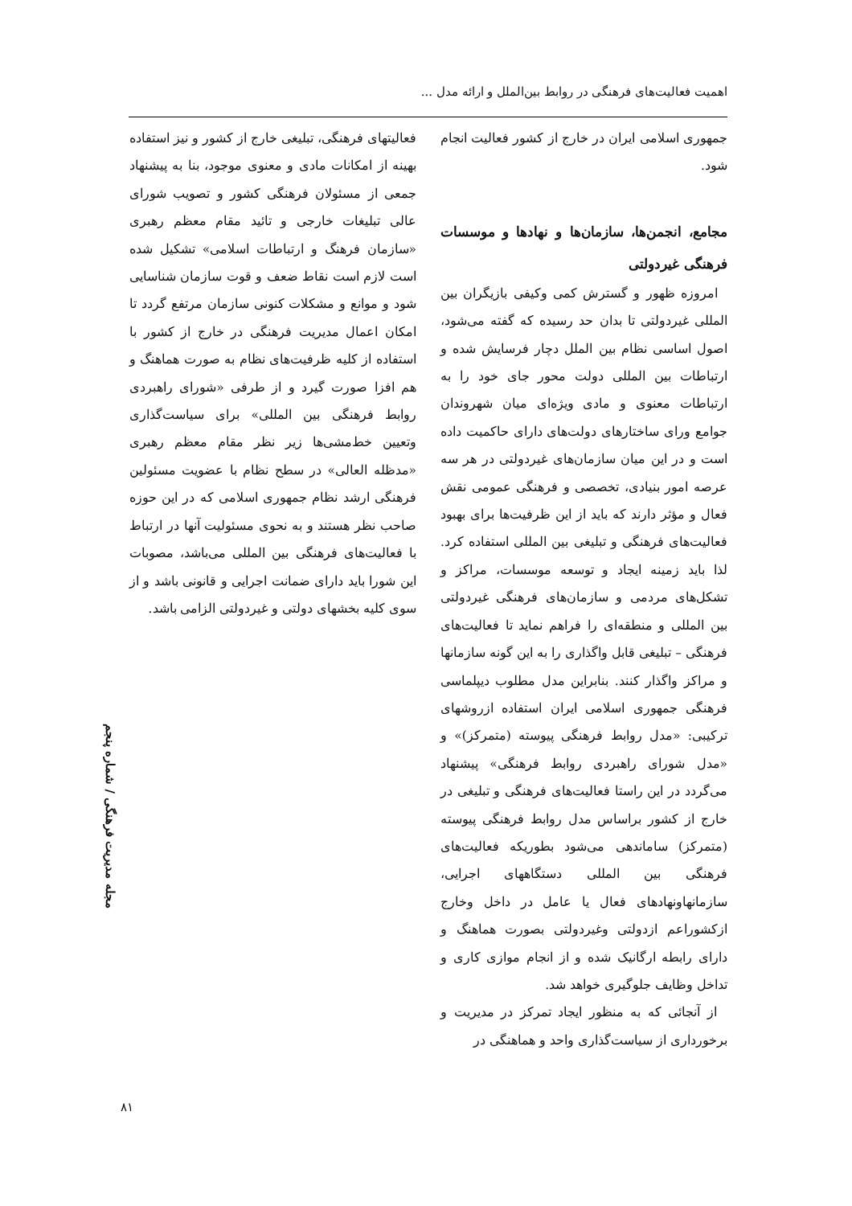اهمیت فعالیت‌های فرهنگی در روابط بین‌الملل و ارائه مدل ...
جمهوری اسلامی ایران در خارج از کشور فعالیت انجام شود.
مجامع، انجمن‌ها، سازمان‌ها و نهادها و موسسات فرهنگی غیردولتی
امروزه ظهور و گسترش کمی وکیفی بازیگران بین المللی غیردولتی تا بدان حد رسیده که گفته می‌شود، اصول اساسی نظام بین الملل دچار فرسایش شده و ارتباطات بین المللی دولت محور جای خود را به ارتباطات معنوی و مادی ویژه‌ای میان شهروندان جوامع ورای ساختارهای دولت‌های دارای حاکمیت داده است و در این میان سازمان‌های غیردولتی در هر سه عرصه امور بنیادی، تخصصی و فرهنگی عمومی نقش فعال و مؤثر دارند که باید از این ظرفیت‌ها برای بهبود فعالیت‌های فرهنگی و تبلیغی بین المللی استفاده کرد. لذا باید زمینه ایجاد و توسعه موسسات، مراکز و تشکل‌های مردمی و سازمان‌های فرهنگی غیردولتی بین المللی و منطقه‌ای را فراهم نماید تا فعالیت‌های فرهنگی – تبلیغی قابل واگذاری را به این گونه سازمانها و مراکز واگذار کنند. بنابراین مدل مطلوب دیپلماسی فرهنگی جمهوری اسلامی ایران استفاده ازروشهای ترکیبی: «مدل روابط فرهنگی پیوسته (متمرکز)» و «مدل شورای راهبردی روابط فرهنگی» پیشنهاد می‌گردد در این راستا فعالیت‌های فرهنگی و تبلیغی در خارج از کشور براساس مدل روابط فرهنگی پیوسته (متمرکز) ساماندهی می‌شود بطوریکه فعالیت‌های فرهنگی بین المللی دستگاههای اجرایی، سازمانهاونهادهای فعال یا عامل در داخل وخارج ازکشوراعم ازدولتی وغیردولتی بصورت هماهنگ و دارای رابطه ارگانیک شده و از انجام موازی کاری و تداخل وظایف جلوگیری خواهد شد.
از آنجائی که به منظور ایجاد تمرکز در مدیریت و برخورداری از سیاست‌گذاری واحد و هماهنگی در
فعالیتهای فرهنگی، تبلیغی خارج از کشور و نیز استفاده بهینه از امکانات مادی و معنوی موجود، بنا به پیشنهاد جمعی از مسئولان فرهنگی کشور و تصویب شورای عالی تبلیغات خارجی و تائید مقام معظم رهبری «سازمان فرهنگ و ارتباطات اسلامی» تشکیل شده است لازم است نقاط ضعف و قوت سازمان شناسایی شود و موانع و مشکلات کنونی سازمان مرتفع گردد تا امکان اعمال مدیریت فرهنگی در خارج از کشور با استفاده از کلیه ظرفیت‌های نظام به صورت هماهنگ و هم افزا صورت گیرد و از طرفی «شورای راهبردی روابط فرهنگی بین المللی» برای سیاست‌گذاری وتعیین خط‌مشی‌ها زیر نظر مقام معظم رهبری «مدظله العالی» در سطح نظام با عضویت مسئولین فرهنگی ارشد نظام جمهوری اسلامی که در این حوزه صاحب نظر هستند و به نحوی مسئولیت آنها در ارتباط با فعالیت‌های فرهنگی بین المللی می‌باشد، مصوبات این شورا باید دارای ضمانت اجرایی و قانونی باشد و از سوی کلیه بخشهای دولتی و غیردولتی الزامی باشد.
مجله مدیریت فرهنگی / شماره پنجم
۸۱